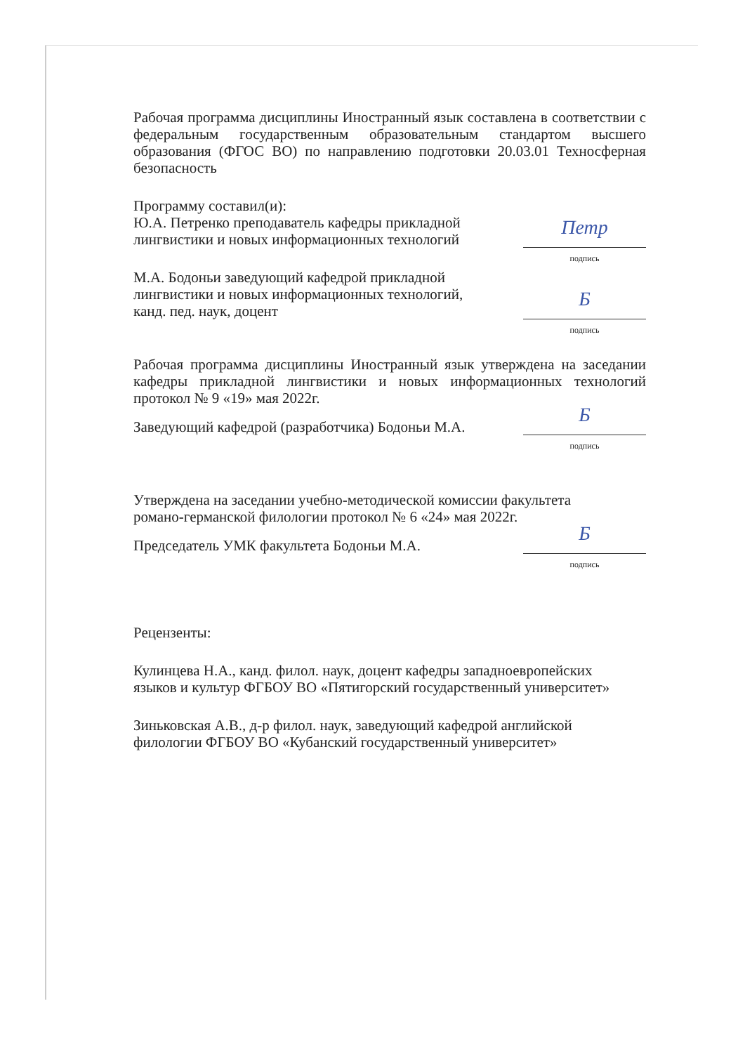Рабочая программа дисциплины Иностранный язык составлена в соответствии с федеральным государственным образовательным стандартом высшего образования (ФГОС ВО) по направлению подготовки 20.03.01 Техносферная безопасность
Программу составил(и):
Ю.А. Петренко преподаватель кафедры прикладной
лингвистики и новых информационных технологий
Петр
подпись
М.А. Бодоньи заведующий кафедрой прикладной
лингвистики и новых информационных технологий,
канд. пед. наук, доцент
Б
подпись
Рабочая программа дисциплины Иностранный язык утверждена на заседании кафедры прикладной лингвистики и новых информационных технологий протокол № 9 «19» мая 2022г.
Заведующий кафедрой (разработчика) Бодоньи М.А.
Б
подпись
Утверждена на заседании учебно-методической комиссии факультета
романо-германской филологии протокол № 6 «24» мая 2022г.
Председатель УМК факультета Бодоньи М.А.
Б
подпись
Рецензенты:
Кулинцева Н.А., канд. филол. наук, доцент кафедры западноевропейских
языков и культур ФГБОУ ВО «Пятигорский государственный университет»
Зиньковская А.В., д-р филол. наук, заведующий кафедрой английской
филологии ФГБОУ ВО «Кубанский государственный университет»